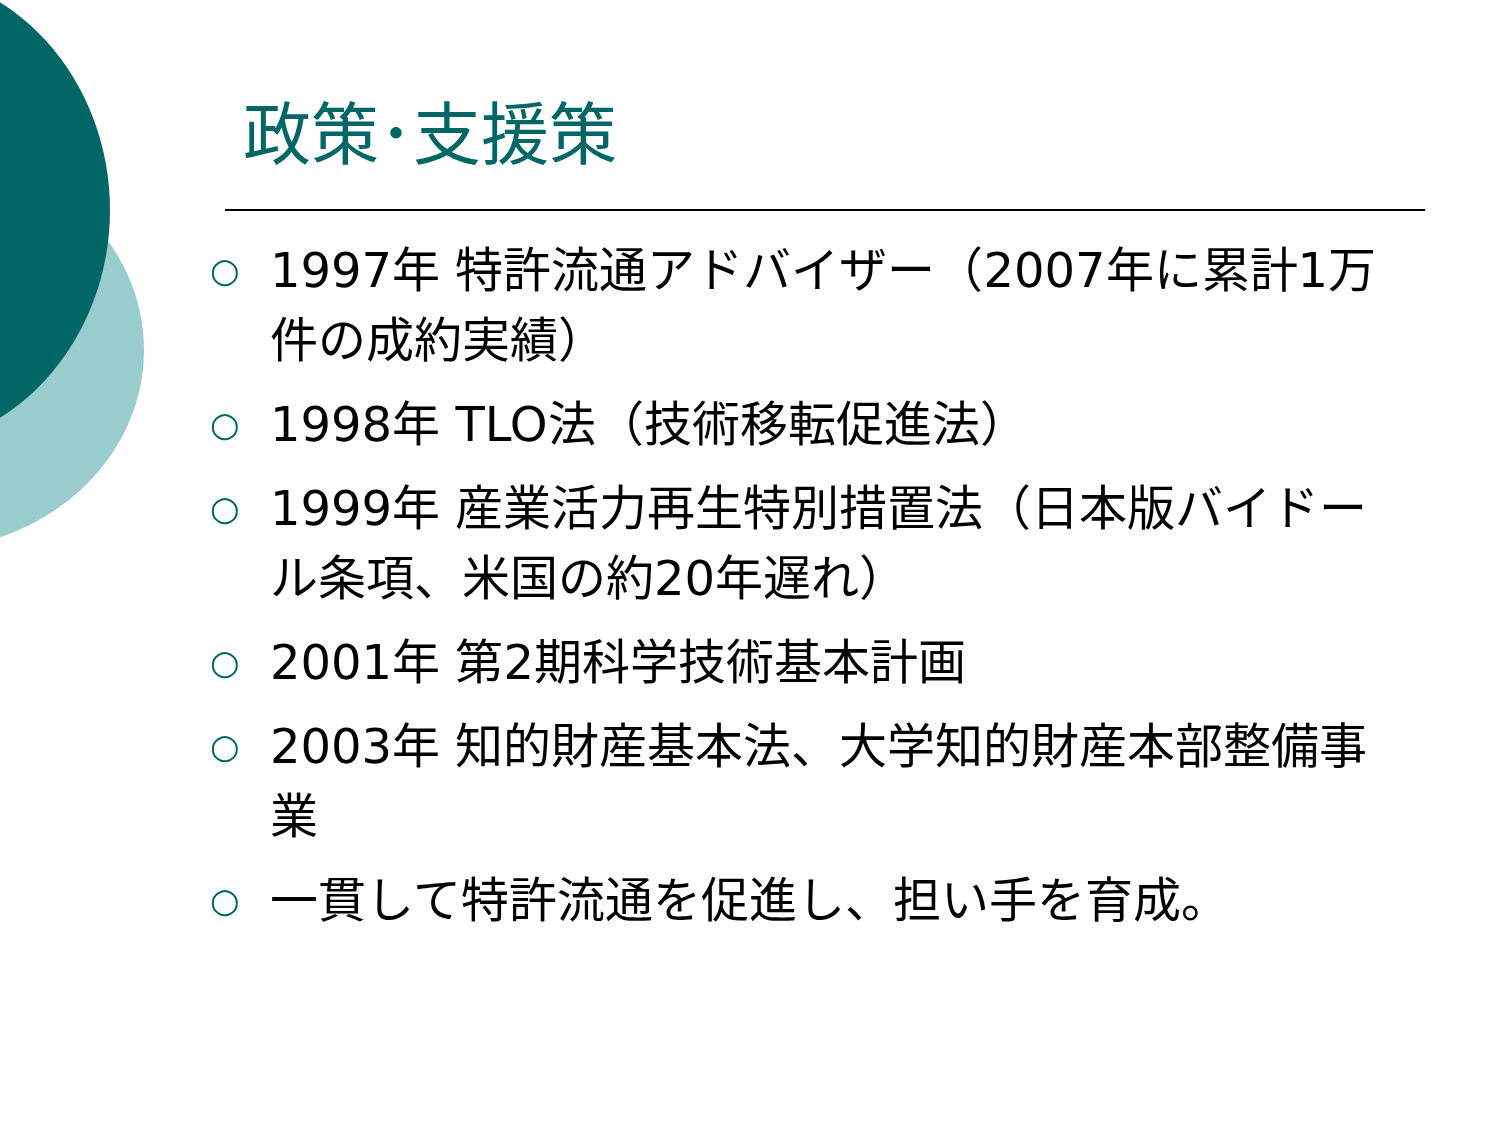政策･支援策
○ 1997年 特許流通アドバイザー（2007年に累計1万件の成約実績）
○ 1998年 TLO法（技術移転促進法）
○ 1999年 産業活力再生特別措置法（日本版バイドール条項、米国の約20年遅れ）
○ 2001年 第2期科学技術基本計画
○ 2003年 知的財産基本法、大学知的財産本部整備事業
○ 一貫して特許流通を促進し、担い手を育成。